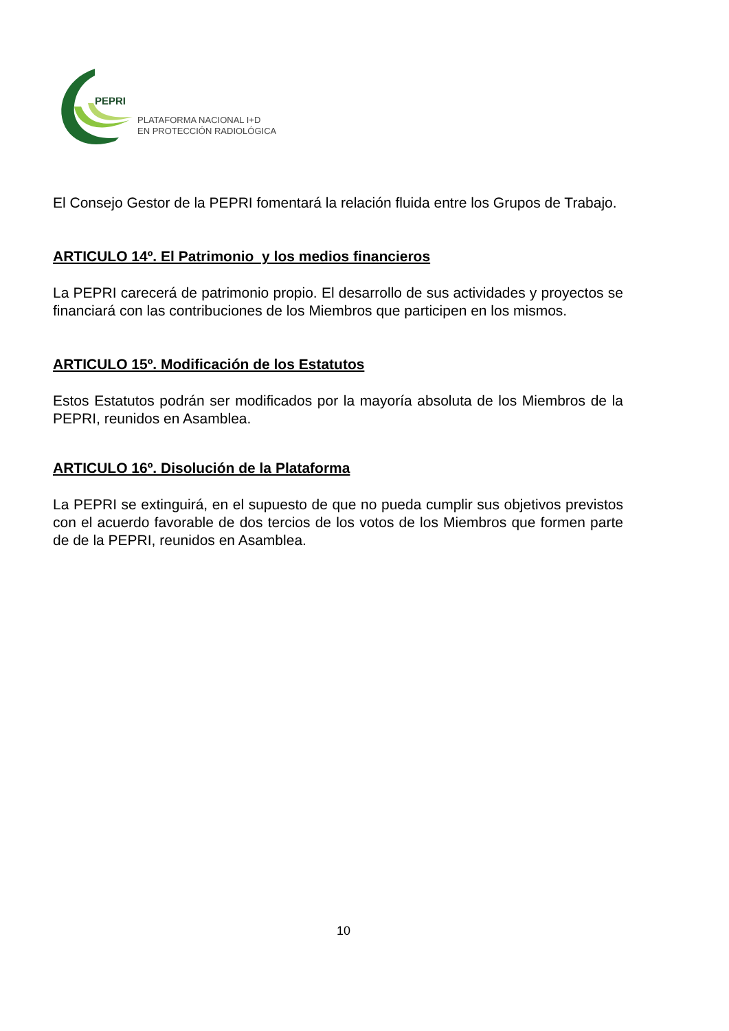PEPRI
PLATAFORMA NACIONAL I+D
EN PROTECCIÓN RADIOLÓGICA
El Consejo Gestor de la PEPRI fomentará la relación fluida entre los Grupos de Trabajo.
ARTICULO 14º. El Patrimonio y los medios financieros
La PEPRI carecerá de patrimonio propio. El desarrollo de sus actividades y proyectos se financiará con las contribuciones de los Miembros que participen en los mismos.
ARTICULO 15º. Modificación de los Estatutos
Estos Estatutos podrán ser modificados por la mayoría absoluta de los Miembros de la PEPRI, reunidos en Asamblea.
ARTICULO 16º. Disolución de la Plataforma
La PEPRI se extinguirá, en el supuesto de que no pueda cumplir sus objetivos previstos con el acuerdo favorable de dos tercios de los votos de los Miembros que formen parte de de la PEPRI, reunidos en Asamblea.
10